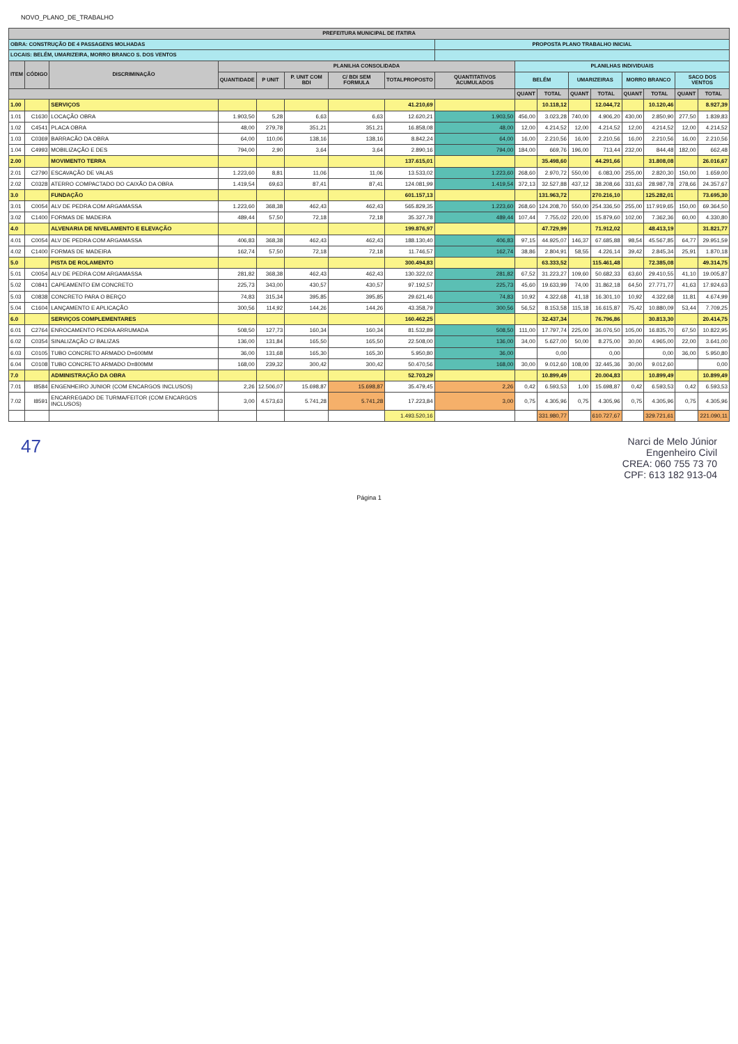NOVO_PLANO_DE_TRABALHO
| PREFEITURA MUNICIPAL DE ITATIRA | | | | | | | | | | | | | | | | |
| --- | --- | --- | --- | --- | --- | --- | --- | --- | --- | --- | --- | --- | --- | --- | --- | --- |
| OBRA: CONSTRUÇÃO DE 4 PASSAGENS MOLHADAS | | | | | | | | PROPOSTA PLANO TRABALHO INICIAL | | | | | | | | |
| LOCAIS: BELÉM, UMARIZEIRA, MORRO BRANCO S. DOS VENTOS | | | | | | | | | | | | | | | | |
| ITEM | CÓDIGO | DISCRIMINAÇÃO | PLANILHA CONSOLIDADA | | | | | | PLANILHAS INDIVIDUAIS | | | | | | | |
| | | | QUANTIDADE | P UNIT | P. UNIT COM BDI | C/ BDI SEM FORMULA | TOTALPROPOSTO | QUANTITATIVOS ACUMULADOS | BELÉM | | UMARIZEIRAS | | MORRO BRANCO | | SACO DOS VENTOS | |
| | | | | | | | | | QUANT | TOTAL | QUANT | TOTAL | QUANT | TOTAL | QUANT | TOTAL |
| 1.00 | | SERVIÇOS | | | | | 41.210,69 | | | 10.118,12 | | 12.044,72 | | 10.120,46 | | 8.927,39 |
| 1.01 | C1630 | LOCAÇÃO OBRA | 1.903,50 | 5,28 | 6,63 | 6,63 | 12.620,21 | 1.903,50 | 456,00 | 3.023,28 | 740,00 | 4.906,20 | 430,00 | 2.850,90 | 277,50 | 1.839,83 |
| 1.02 | C4541 | PLACA OBRA | 48,00 | 279,78 | 351,21 | 351,21 | 16.858,08 | 48,00 | 12,00 | 4.214,52 | 12,00 | 4.214,52 | 12,00 | 4.214,52 | 12,00 | 4.214,52 |
| 1.03 | C0369 | BARRACÃO DA OBRA | 64,00 | 110,06 | 138,16 | 138,16 | 8.842,24 | 64,00 | 16,00 | 2.210,56 | 16,00 | 2.210,56 | 16,00 | 2.210,56 | 16,00 | 2.210,56 |
| 1.04 | C4993 | MOBILIZAÇÃO E DES | 794,00 | 2,90 | 3,64 | 3,64 | 2.890,16 | 794,00 | 184,00 | 669,76 | 196,00 | 713,44 | 232,00 | 844,48 | 182,00 | 662,48 |
| 2.00 | | MOVIMENTO TERRA | | | | | 137.615,01 | | | 35.498,60 | | 44.291,66 | | 31.808,08 | | 26.016,67 |
| 2.01 | C2790 | ESCAVAÇÃO DE VALAS | 1.223,60 | 8,81 | 11,06 | 11,06 | 13.533,02 | 1.223,60 | 268,60 | 2.970,72 | 550,00 | 6.083,00 | 255,00 | 2.820,30 | 150,00 | 1.659,00 |
| 2.02 | C0328 | ATERRO COMPACTADO DO CAIXÃO DA OBRA | 1.419,54 | 69,63 | 87,41 | 87,41 | 124.081,99 | 1.419,54 | 372,13 | 32.527,88 | 437,12 | 38.208,66 | 331,63 | 28.987,78 | 278,66 | 24.357,67 |
| 3.0 | | FUNDAÇÃO | | | | | 601.157,13 | | | 131.963,72 | | 270.216,10 | | 125.282,01 | | 73.695,30 |
| 3.01 | C0054 | ALV DE PEDRA COM ARGAMASSA | 1.223,60 | 368,38 | 462,43 | 462,43 | 565.829,35 | 1.223,60 | 268,60 | 124.208,70 | 550,00 | 254.336,50 | 255,00 | 117.919,65 | 150,00 | 69.364,50 |
| 3.02 | C1400 | FORMAS DE MADEIRA | 489,44 | 57,50 | 72,18 | 72,18 | 35.327,78 | 489,44 | 107,44 | 7.755,02 | 220,00 | 15.879,60 | 102,00 | 7.362,36 | 60,00 | 4.330,80 |
| 4.0 | | ALVENARIA DE NIVELAMENTO E ELEVAÇÃO | | | | | 199.876,97 | | | 47.729,99 | | 71.912,02 | | 48.413,19 | | 31.821,77 |
| 4.01 | C0054 | ALV DE PEDRA COM ARGAMASSA | 406,83 | 368,38 | 462,43 | 462,43 | 188.130,40 | 406,83 | 97,15 | 44.925,07 | 146,37 | 67.685,88 | 98,54 | 45.567,85 | 64,77 | 29.951,59 |
| 4.02 | C1400 | FORMAS DE MADEIRA | 162,74 | 57,50 | 72,18 | 72,18 | 11.746,57 | 162,74 | 38,86 | 2.804,91 | 58,55 | 4.226,14 | 39,42 | 2.845,34 | 25,91 | 1.870,18 |
| 5.0 | | PISTA DE ROLAMENTO | | | | | 300.494,83 | | | 63.333,52 | | 115.461,48 | | 72.385,08 | | 49.314,75 |
| 5.01 | C0054 | ALV DE PEDRA COM ARGAMASSA | 281,82 | 368,38 | 462,43 | 462,43 | 130.322,02 | 281,82 | 67,52 | 31.223,27 | 109,60 | 50.682,33 | 63,60 | 29.410,55 | 41,10 | 19.005,87 |
| 5.02 | C0841 | CAPEAMENTO EM CONCRETO | 225,73 | 343,00 | 430,57 | 430,57 | 97.192,57 | 225,73 | 45,60 | 19.633,99 | 74,00 | 31.862,18 | 64,50 | 27.771,77 | 41,63 | 17.924,63 |
| 5.03 | C0838 | CONCRETO PARA O BERÇO | 74,83 | 315,34 | 395,85 | 395,85 | 29.621,46 | 74,83 | 10,92 | 4.322,68 | 41,18 | 16.301,10 | 10,92 | 4.322,68 | 11,81 | 4.674,99 |
| 5.04 | C1604 | LANÇAMENTO E APLICAÇÃO | 300,56 | 114,92 | 144,26 | 144,26 | 43.358,79 | 300,56 | 56,52 | 8.153,58 | 115,18 | 16.615,87 | 75,42 | 10.880,09 | 53,44 | 7.709,25 |
| 6.0 | | SERVIÇOS COMPLEMENTARES | | | | | 160.462,25 | | | 32.437,34 | | 76.796,86 | | 30.813,30 | | 20.414,75 |
| 6.01 | C2764 | ENROCAMENTO PEDRA ARRUMADA | 508,50 | 127,73 | 160,34 | 160,34 | 81.532,89 | 508,50 | 111,00 | 17.797,74 | 225,00 | 36.076,50 | 105,00 | 16.835,70 | 67,50 | 10.822,95 |
| 6.02 | C0354 | SINALIZAÇÃO C/ BALIZAS | 136,00 | 131,84 | 165,50 | 165,50 | 22.508,00 | 136,00 | 34,00 | 5.627,00 | 50,00 | 8.275,00 | 30,00 | 4.965,00 | 22,00 | 3.641,00 |
| 6.03 | C0105 | TUBO CONCRETO ARMADO D=600MM | 36,00 | 131,68 | 165,30 | 165,30 | 5.950,80 | 36,00 | | 0,00 | | 0,00 | | 0,00 | 36,00 | 5.950,80 |
| 6.04 | C0108 | TUBO CONCRETO ARMADO D=800MM | 168,00 | 239,32 | 300,42 | 300,42 | 50.470,56 | 168,00 | 30,00 | 9.012,60 | 108,00 | 32.445,36 | 30,00 | 9.012,60 | | 0,00 |
| 7.0 | | ADMINISTRAÇÃO DA OBRA | | | | | 52.703,29 | | | 10.899,49 | | 20.004,83 | | 10.899,49 | | 10.899,49 |
| 7.01 | I8584 | ENGENHEIRO JUNIOR (COM ENCARGOS INCLUSOS) | 2,26 | 12.506,07 | 15.698,87 | 15.698,87 | 35.479,45 | 2,26 | 0,42 | 6.593,53 | 1,00 | 15.698,87 | 0,42 | 6.593,53 | 0,42 | 6.593,53 |
| 7.02 | I8591 | ENCARREGADO DE TURMA/FEITOR (COM ENCARGOS INCLUSOS) | 3,00 | 4.573,63 | 5.741,28 | 5.741,28 | 17.223,84 | 3,00 | 0,75 | 4.305,96 | 0,75 | 4.305,96 | 0,75 | 4.305,96 | 0,75 | 4.305,96 |
| | | | | | | | 1.493.520,16 | | | 331.980,77 | | 610.727,67 | | 329.721,61 | | 221.090,11 |
47
Narci de Melo Júnior
Engenheiro Civil
CREA: 060 755 73 70
CPF: 613 182 913-04
Página 1